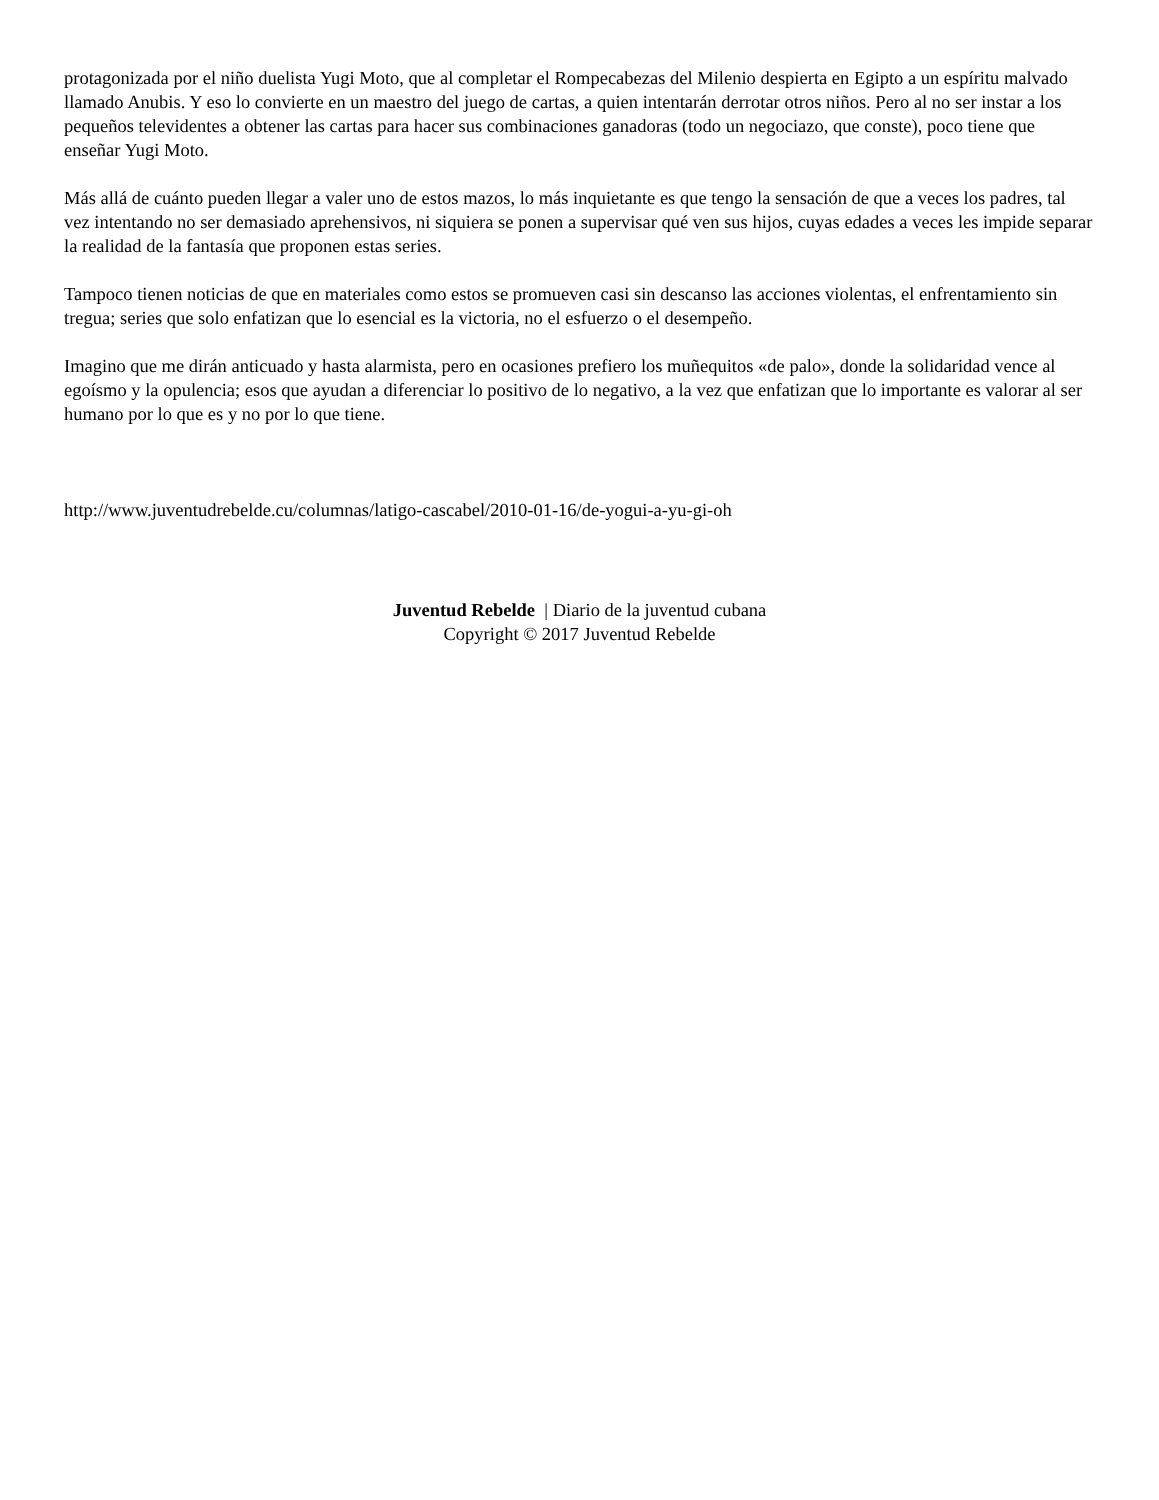protagonizada por el niño duelista Yugi Moto, que al completar el Rompecabezas del Milenio despierta en Egipto a un espíritu malvado llamado Anubis. Y eso lo convierte en un maestro del juego de cartas, a quien intentarán derrotar otros niños. Pero al no ser instar a los pequeños televidentes a obtener las cartas para hacer sus combinaciones ganadoras (todo un negociazo, que conste), poco tiene que enseñar Yugi Moto.
Más allá de cuánto pueden llegar a valer uno de estos mazos, lo más inquietante es que tengo la sensación de que a veces los padres, tal vez intentando no ser demasiado aprehensivos, ni siquiera se ponen a supervisar qué ven sus hijos, cuyas edades a veces les impide separar la realidad de la fantasía que proponen estas series.
Tampoco tienen noticias de que en materiales como estos se promueven casi sin descanso las acciones violentas, el enfrentamiento sin tregua; series que solo enfatizan que lo esencial es la victoria, no el esfuerzo o el desempeño.
Imagino que me dirán anticuado y hasta alarmista, pero en ocasiones prefiero los muñequitos «de palo», donde la solidaridad vence al egoísmo y la opulencia; esos que ayudan a diferenciar lo positivo de lo negativo, a la vez que enfatizan que lo importante es valorar al ser humano por lo que es y no por lo que tiene.
http://www.juventudrebelde.cu/columnas/latigo-cascabel/2010-01-16/de-yogui-a-yu-gi-oh
Juventud Rebelde | Diario de la juventud cubana
Copyright © 2017 Juventud Rebelde